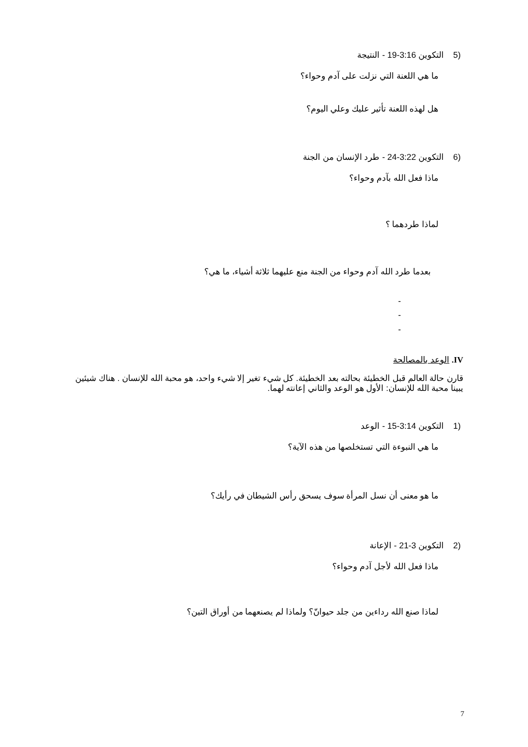(5 التكوين 3:16-19 - النتيجة
ما هي اللعنة التي نزلت على آدم وحواء؟
هل لهذه اللعنة تأثير عليك وعلي اليوم؟
(6 التكوين 3:22-24 - طرد الإنسان من الجنة
ماذا فعل الله بآدم وحواء؟
لماذا طردهما ؟
بعدما طرد الله آدم وحواء من الجنة منع عليهما ثلاثة أشياء، ما هي؟
-
-
-
IV. الوعد بالمصالحة
قارن حالة العالم قبل الخطيئة بحالته بعد الخطيئة. كل شيء تغير إلا شيء واحد، هو محبة الله للإنسان . هناك شيئين يبينا محبة الله للإنسان: الأول هو الوعد والثاني إعانته لهما.
(1 التكوين 3:14-15 - الوعد
ما هي النبوءة التي تستخلصها من هذه الآية؟
ما هو معنى أن نسل المرأة سوف يسحق رأس الشيطان في رأيك؟
(2 التكوين 3-21 - الإعانة
ماذا فعل الله لأجل آدم وحواء؟
لماذا صنع الله رداءين من جلد حيوانّ؟ ولماذا لم يصنعهما من أوراق التين؟
7